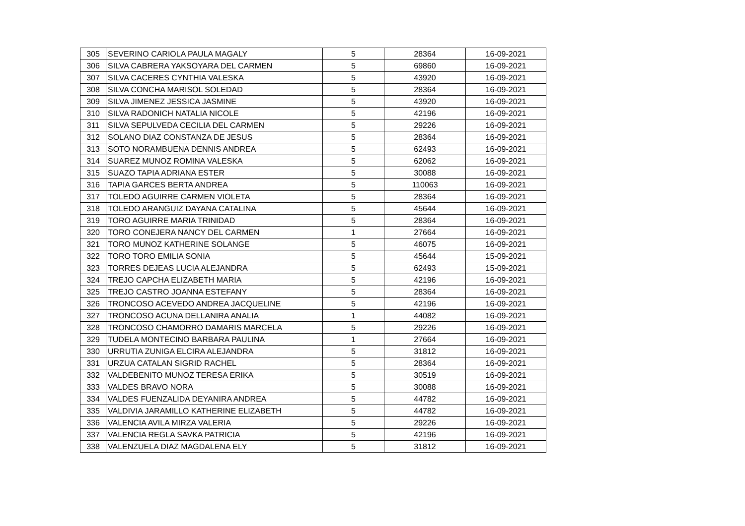| 305 | SEVERINO CARIOLA PAULA MAGALY | 5 | 28364 | 16-09-2021 |
| 306 | SILVA CABRERA YAKSOYARA DEL CARMEN | 5 | 69860 | 16-09-2021 |
| 307 | SILVA CACERES CYNTHIA VALESKA | 5 | 43920 | 16-09-2021 |
| 308 | SILVA CONCHA MARISOL SOLEDAD | 5 | 28364 | 16-09-2021 |
| 309 | SILVA JIMENEZ JESSICA JASMINE | 5 | 43920 | 16-09-2021 |
| 310 | SILVA RADONICH NATALIA NICOLE | 5 | 42196 | 16-09-2021 |
| 311 | SILVA SEPULVEDA CECILIA DEL CARMEN | 5 | 29226 | 16-09-2021 |
| 312 | SOLANO DIAZ CONSTANZA DE JESUS | 5 | 28364 | 16-09-2021 |
| 313 | SOTO NORAMBUENA DENNIS ANDREA | 5 | 62493 | 16-09-2021 |
| 314 | SUAREZ MUNOZ ROMINA VALESKA | 5 | 62062 | 16-09-2021 |
| 315 | SUAZO TAPIA ADRIANA ESTER | 5 | 30088 | 16-09-2021 |
| 316 | TAPIA GARCES BERTA ANDREA | 5 | 110063 | 16-09-2021 |
| 317 | TOLEDO AGUIRRE CARMEN VIOLETA | 5 | 28364 | 16-09-2021 |
| 318 | TOLEDO ARANGUIZ DAYANA CATALINA | 5 | 45644 | 16-09-2021 |
| 319 | TORO AGUIRRE MARIA TRINIDAD | 5 | 28364 | 16-09-2021 |
| 320 | TORO CONEJERA NANCY DEL CARMEN | 1 | 27664 | 16-09-2021 |
| 321 | TORO MUNOZ KATHERINE SOLANGE | 5 | 46075 | 16-09-2021 |
| 322 | TORO TORO EMILIA SONIA | 5 | 45644 | 15-09-2021 |
| 323 | TORRES DEJEAS LUCIA ALEJANDRA | 5 | 62493 | 15-09-2021 |
| 324 | TREJO CAPCHA ELIZABETH MARIA | 5 | 42196 | 16-09-2021 |
| 325 | TREJO CASTRO JOANNA ESTEFANY | 5 | 28364 | 16-09-2021 |
| 326 | TRONCOSO ACEVEDO ANDREA JACQUELINE | 5 | 42196 | 16-09-2021 |
| 327 | TRONCOSO ACUNA DELLANIRA ANALIA | 1 | 44082 | 16-09-2021 |
| 328 | TRONCOSO CHAMORRO DAMARIS MARCELA | 5 | 29226 | 16-09-2021 |
| 329 | TUDELA MONTECINO BARBARA PAULINA | 1 | 27664 | 16-09-2021 |
| 330 | URRUTIA ZUNIGA ELCIRA ALEJANDRA | 5 | 31812 | 16-09-2021 |
| 331 | URZUA CATALAN SIGRID RACHEL | 5 | 28364 | 16-09-2021 |
| 332 | VALDEBENITO MUNOZ TERESA ERIKA | 5 | 30519 | 16-09-2021 |
| 333 | VALDES BRAVO NORA | 5 | 30088 | 16-09-2021 |
| 334 | VALDES FUENZALIDA DEYANIRA ANDREA | 5 | 44782 | 16-09-2021 |
| 335 | VALDIVIA JARAMILLO KATHERINE ELIZABETH | 5 | 44782 | 16-09-2021 |
| 336 | VALENCIA AVILA MIRZA VALERIA | 5 | 29226 | 16-09-2021 |
| 337 | VALENCIA REGLA SAVKA PATRICIA | 5 | 42196 | 16-09-2021 |
| 338 | VALENZUELA DIAZ MAGDALENA ELY | 5 | 31812 | 16-09-2021 |